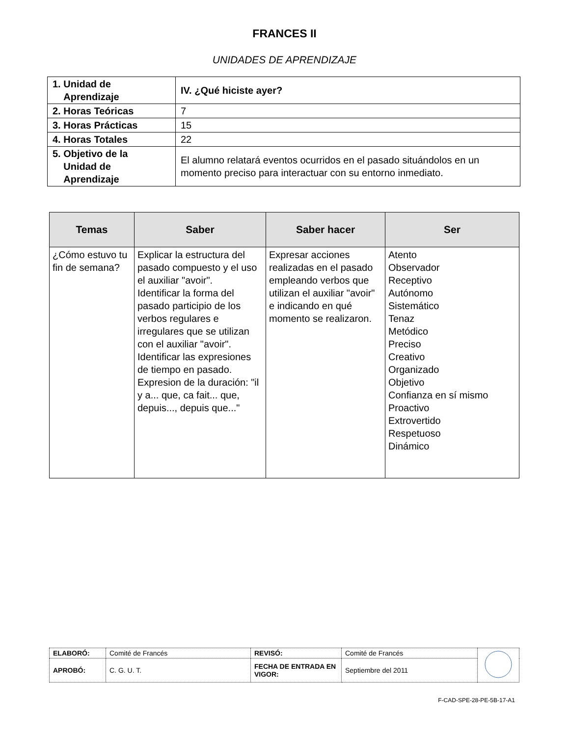FRANCES II
UNIDADES DE APRENDIZAJE
| 1. Unidad de Aprendizaje | IV. ¿Qué hiciste ayer? |
| 2. Horas Teóricas | 7 |
| 3. Horas Prácticas | 15 |
| 4. Horas Totales | 22 |
| 5. Objetivo de la Unidad de Aprendizaje | El alumno relatará eventos ocurridos en el pasado situándolos en un momento preciso para interactuar con su entorno inmediato. |
| Temas | Saber | Saber hacer | Ser |
| --- | --- | --- | --- |
| ¿Cómo estuvo tu fin de semana? | Explicar la estructura del pasado compuesto y el uso el auxiliar "avoir". Identificar la forma del pasado participio de los verbos regulares e irregulares que se utilizan con el auxiliar "avoir". Identificar las expresiones de tiempo en pasado. Expresion de la duración: "il y a... que, ca fait... que, depuis..., depuis que..." | Expresar acciones realizadas en el pasado empleando verbos que utilizan el auxiliar "avoir" e indicando en qué momento se realizaron. | Atento Observador Receptivo Autónomo Sistemático Tenaz Metódico Preciso Creativo Organizado Objetivo Confianza en sí mismo Proactivo Extrovertido Respetuoso Dinámico |
| ELABORÓ: | Comité de Francés | REVISÓ: | Comité de Francés | |
| APROBÓ: | C. G. U. T. | FECHA DE ENTRADA EN VIGOR: | Septiembre del 2011 | |
F-CAD-SPE-28-PE-5B-17-A1